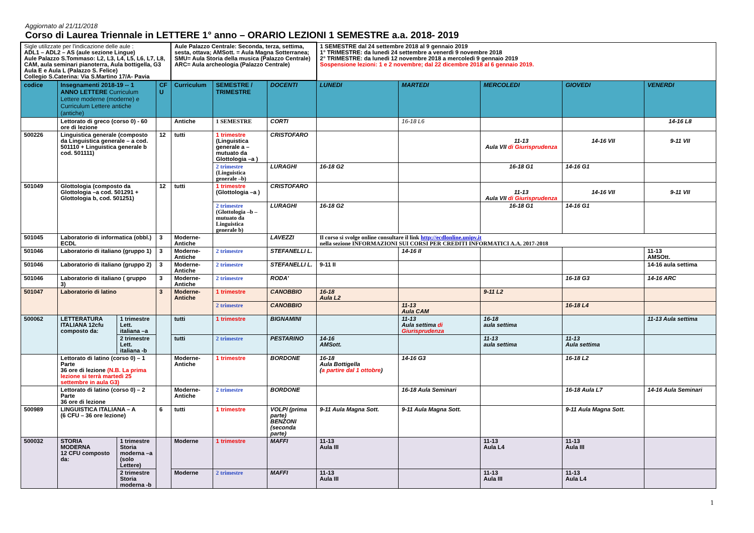Aggiornato al 21/11/2018
Corso di Laurea Triennale in LETTERE 1° anno – ORARIO LEZIONI 1 SEMESTRE a.a. 2018- 2019
| Sigle utilizzate per l'indicazione delle aule : ADL1 – ADL2 – AS (aule sezione Lingue) Aule Palazzo S.Tommaso: L2, L3, L4, L5, L6, L7, L8, CAM, aula seminari pianoterra, Aula bottigella, G3 Aula E e Aula L (Palazzo S. Felice) Collegio S.Caterina: Via S.Martino 17/A- Pavia | | | | Aule Palazzo Centrale: Seconda, terza, settima, sesta, ottava; AMSott. = Aula Magna Sotterranea; SMU= Aula Storia della musica (Palazzo Centrale) ARC= Aula archeologia (Palazzo Centrale) | | | 1 SEMESTRE dal 24 settembre 2018 al 9 gennaio 2019 1° TRIMESTRE: da lunedì 24 settembre a venerdì 9 novembre 2018 2° TRIMESTRE: da lunedì 12 novembre 2018 a mercoledì 9 gennaio 2019 Sospensione lezioni: 1 e 2 novembre; dal 22 dicembre 2018 al 6 gennaio 2019. | | | | |
| codice | Insegnamenti 2018-19 -- 1 ANNO LETTERE Curriculum Lettere moderne (moderne) e Curriculum Lettere antiche (antiche) | | CF U | Curriculum | SEMESTRE / TRIMESTRE | DOCENTI | LUNEDI | MARTEDI | MERCOLEDI | GIOVEDI | VENERDI |
| | Lettorato di greco (corso 0) - 60 ore di lezione | | | Antiche | 1 SEMESTRE | CORTI | | 16-18 L6 | | | 14-16 L8 |
| 500226 | Linguistica generale (composto da Linguistica generale – a cod. 501110 + Linguistica generale b cod. 501111) | | 12 | tutti | 1 trimestre (Linguistica generale a – mutuato da Glottologia –a ) | CRISTOFARO | | | 11-13 Aula VII di Giurisprudenza | 14-16 VII | 9-11 VII |
| | | | | | 2 trimestre (Linguistica generale –b) | LURAGHI | 16-18 G2 | | 16-18 G1 | 14-16 G1 | |
| 501049 | Glottologia (composto da Glottologia –a cod. 501291 + Glottologia b, cod. 501251) | | 12 | tutti | 1 trimestre (Glottologia –a ) | CRISTOFARO | | | 11-13 Aula VII di Giurisprudenza | 14-16 VII | 9-11 VII |
| | | | | | 2 trimestre (Glottologia –b – mutuato da Linguistica generale b) | LURAGHI | 16-18 G2 | | 16-18 G1 | 14-16 G1 | |
| 501045 | Laboratorio di informatica (obbl.) ECDL | | 3 | Moderne-Antiche | | LAVEZZI | Il corso si svolge online consultare il link http://ecdlonline.unipv.it nella sezione INFORMAZIONI SUI CORSI PER CREDITI INFORMATICI A.A. 2017-2018 | | | | |
| 501046 | Laboratorio di italiano (gruppo 1) | | 3 | Moderne-Antiche | 2 trimestre | STEFANELLI L. | | 14-16 II | | | 11-13 AMSOtt. |
| 501046 | Laboratorio di italiano (gruppo 2) | | 3 | Moderne-Antiche | 2 trimestre | STEFANELLI L. | 9-11 II | | | | 14-16 aula settima |
| 501046 | Laboratorio di italiano ( gruppo 3) | | 3 | Moderne-Antiche | 2 trimestre | RODA' | | | | 16-18 G3 | 14-16 ARC |
| 501047 | Laboratorio di latino | | 3 | Moderne-Antiche | 1 trimestre | CANOBBIO | 16-18 Aula L2 | | 9-11 L2 | | |
| | | | | | 2 trimestre | CANOBBIO | | 11-13 Aula CAM | | 16-18 L4 | |
| 500062 | LETTERATURA ITALIANA 12cfu composto da: | 1 trimestre Lett. italiana –a | | tutti | 1 trimestre | BIGNAMINI | | 11-13 Aula settima di Giurisprudenza | 16-18 aula settima | | 11-13 Aula settima |
| | | 2 trimestre Lett. italiana -b | | tutti | 2 trimestre | PESTARINO | 14-16 AMSott. | | 11-13 aula settima | 11-13 Aula settima | |
| | Lettorato di latino (corso 0) – 1 Parte 36 ore di lezione (N.B. La prima lezione si terrà martedì 25 settembre in aula G3) | | | Moderne-Antiche | 1 trimestre | BORDONE | 16-18 Aula Bottigella ( a partire dal 1 ottobre ) | 14-16 G3 | | 16-18 L2 | |
| | Lettorato di latino (corso 0) – 2 Parte 36 ore di lezione | | | Moderne-Antiche | 2 trimestre | BORDONE | | 16-18 Aula Seminari | | 16-18 Aula L7 | 14-16 Aula Seminari |
| 500989 | LINGUISTICA ITALIANA – A (6 CFU – 36 ore lezione) | | 6 | tutti | 1 trimestre | VOLPI (prima parte) BENZONI (seconda parte) | 9-11 Aula Magna Sott. | 9-11 Aula Magna Sott. | | 9-11 Aula Magna Sott. | |
| 500032 | STORIA MODERNA 12 CFU composto da: | 1 trimestre Storia moderna –a (solo Lettere) | | Moderne | 1 trimestre | MAFFI | 11-13 Aula III | | 11-13 Aula L4 | 11-13 Aula III | |
| | | 2 trimestre Storia moderna -b | | Moderne | 2 trimestre | MAFFI | 11-13 Aula III | | 11-13 Aula III | 11-13 Aula L4 | |
1